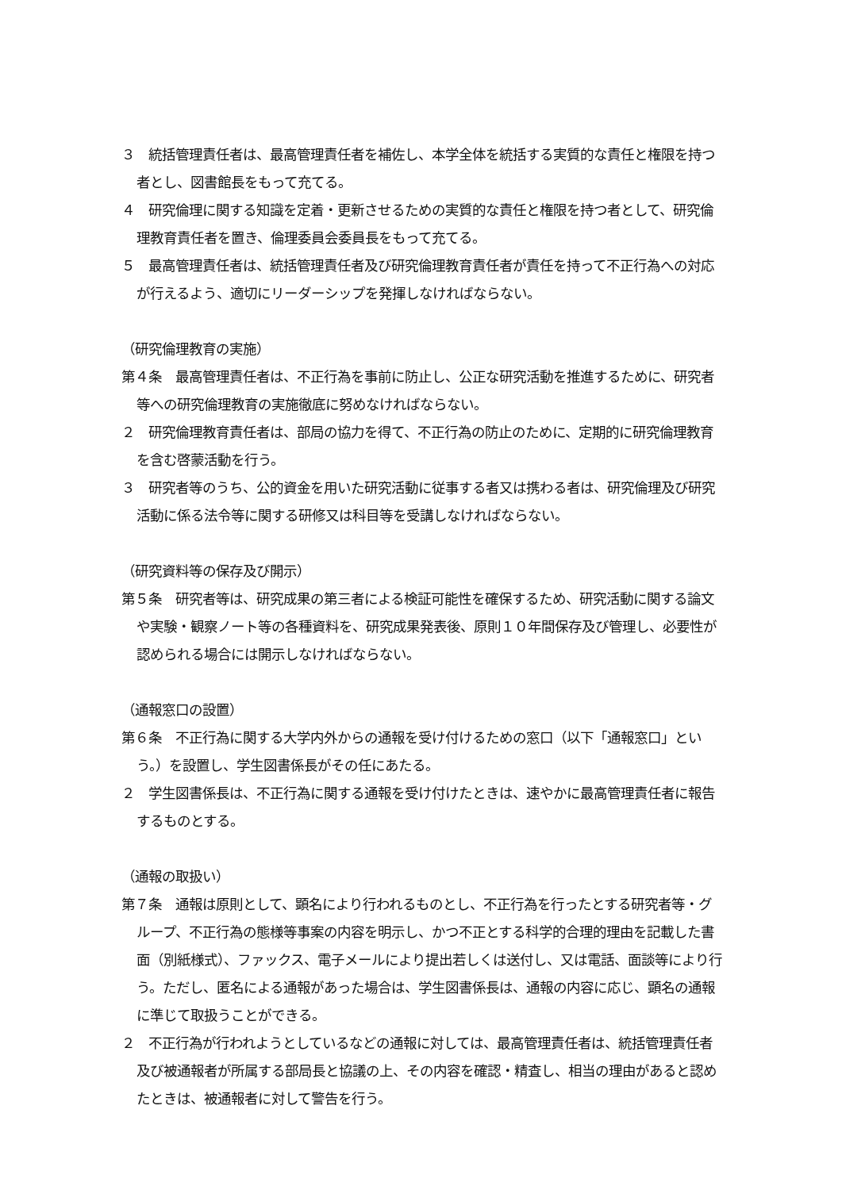３　統括管理責任者は、最高管理責任者を補佐し、本学全体を統括する実質的な責任と権限を持つ者とし、図書館長をもって充てる。
４　研究倫理に関する知識を定着・更新させるための実質的な責任と権限を持つ者として、研究倫理教育責任者を置き、倫理委員会委員長をもって充てる。
５　最高管理責任者は、統括管理責任者及び研究倫理教育責任者が責任を持って不正行為への対応が行えるよう、適切にリーダーシップを発揮しなければならない。
（研究倫理教育の実施）
第４条　最高管理責任者は、不正行為を事前に防止し、公正な研究活動を推進するために、研究者等への研究倫理教育の実施徹底に努めなければならない。
２　研究倫理教育責任者は、部局の協力を得て、不正行為の防止のために、定期的に研究倫理教育を含む啓蒙活動を行う。
３　研究者等のうち、公的資金を用いた研究活動に従事する者又は携わる者は、研究倫理及び研究活動に係る法令等に関する研修又は科目等を受講しなければならない。
（研究資料等の保存及び開示）
第５条　研究者等は、研究成果の第三者による検証可能性を確保するため、研究活動に関する論文や実験・観察ノート等の各種資料を、研究成果発表後、原則１０年間保存及び管理し、必要性が認められる場合には開示しなければならない。
（通報窓口の設置）
第６条　不正行為に関する大学内外からの通報を受け付けるための窓口（以下「通報窓口」という。）を設置し、学生図書係長がその任にあたる。
２　学生図書係長は、不正行為に関する通報を受け付けたときは、速やかに最高管理責任者に報告するものとする。
（通報の取扱い）
第７条　通報は原則として、顕名により行われるものとし、不正行為を行ったとする研究者等・グループ、不正行為の態様等事案の内容を明示し、かつ不正とする科学的合理的理由を記載した書面（別紙様式）、ファックス、電子メールにより提出若しくは送付し、又は電話、面談等により行う。ただし、匿名による通報があった場合は、学生図書係長は、通報の内容に応じ、顕名の通報に準じて取扱うことができる。
２　不正行為が行われようとしているなどの通報に対しては、最高管理責任者は、統括管理責任者及び被通報者が所属する部局長と協議の上、その内容を確認・精査し、相当の理由があると認めたときは、被通報者に対して警告を行う。